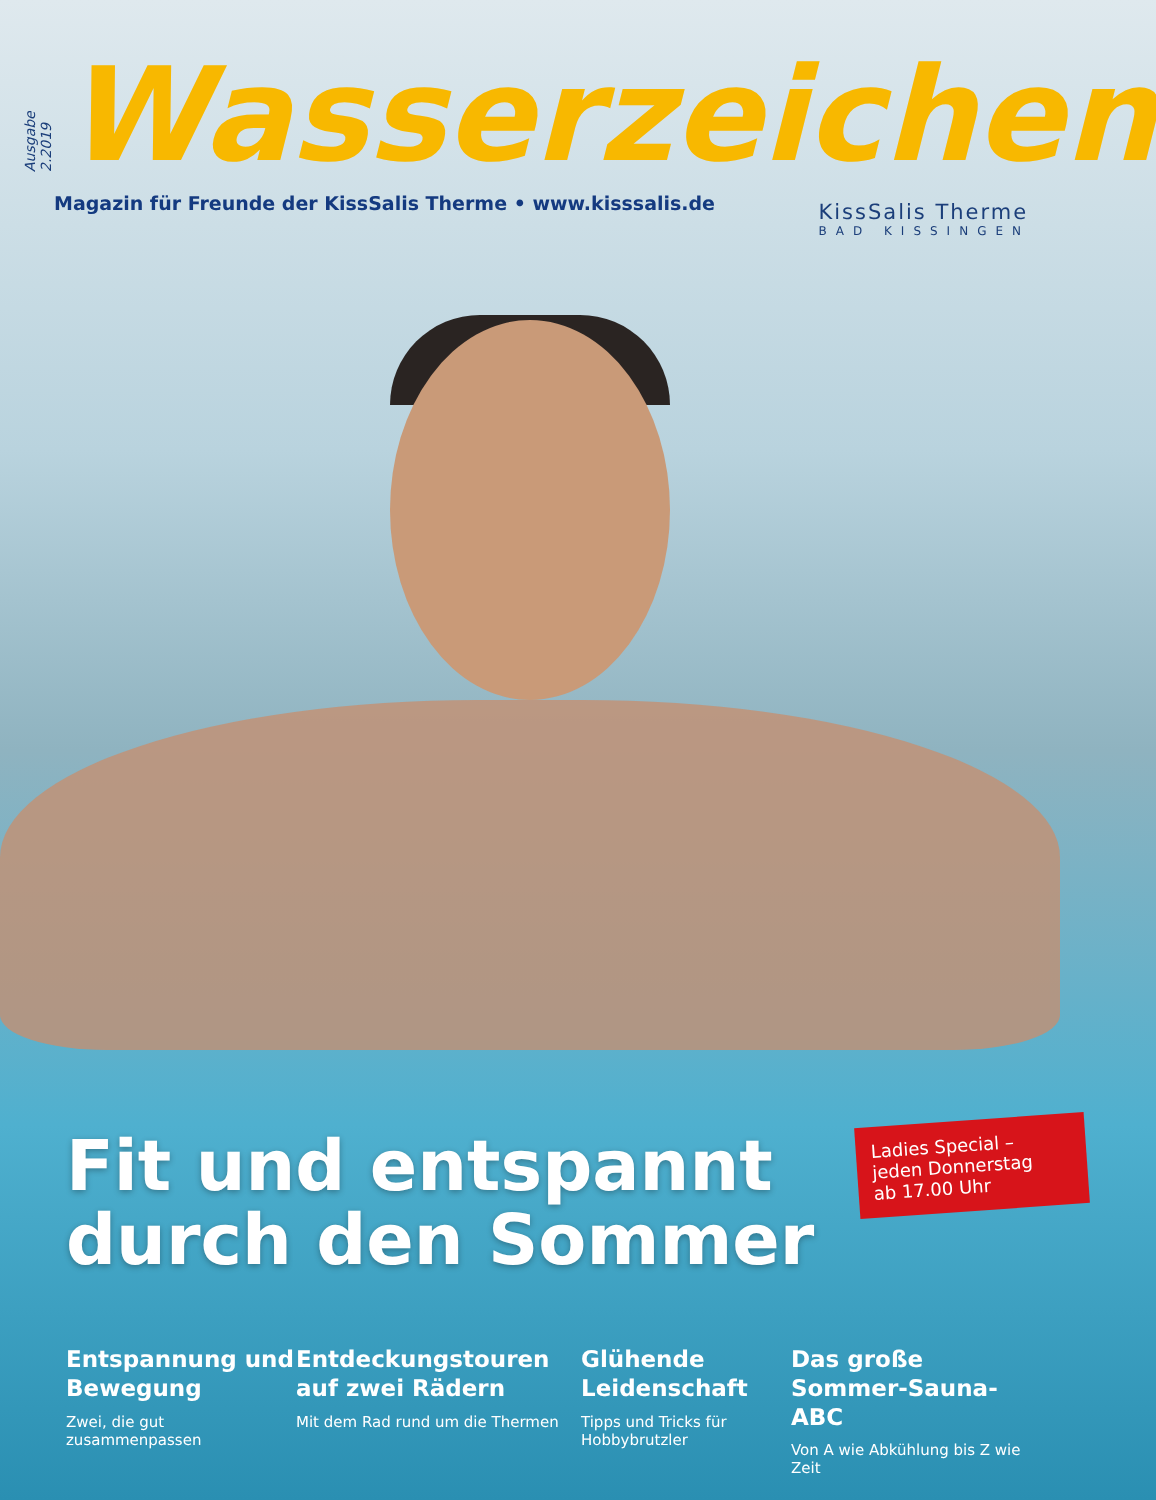Ausgabe 2.2019
Wasserzeichen
Magazin für Freunde der KissSalis Therme • www.kisssalis.de
KissSalis Therme
BAD KISSINGEN
Fit und entspannt
durch den Sommer
Ladies Special –
jeden Donnerstag
ab 17.00 Uhr
Entspannung und Bewegung
Zwei, die gut zusammenpassen
Entdeckungstouren auf zwei Rädern
Mit dem Rad rund um die Thermen
Glühende Leidenschaft
Tipps und Tricks für Hobbybrutzler
Das große Sommer-Sauna-ABC
Von A wie Abkühlung bis Z wie Zeit